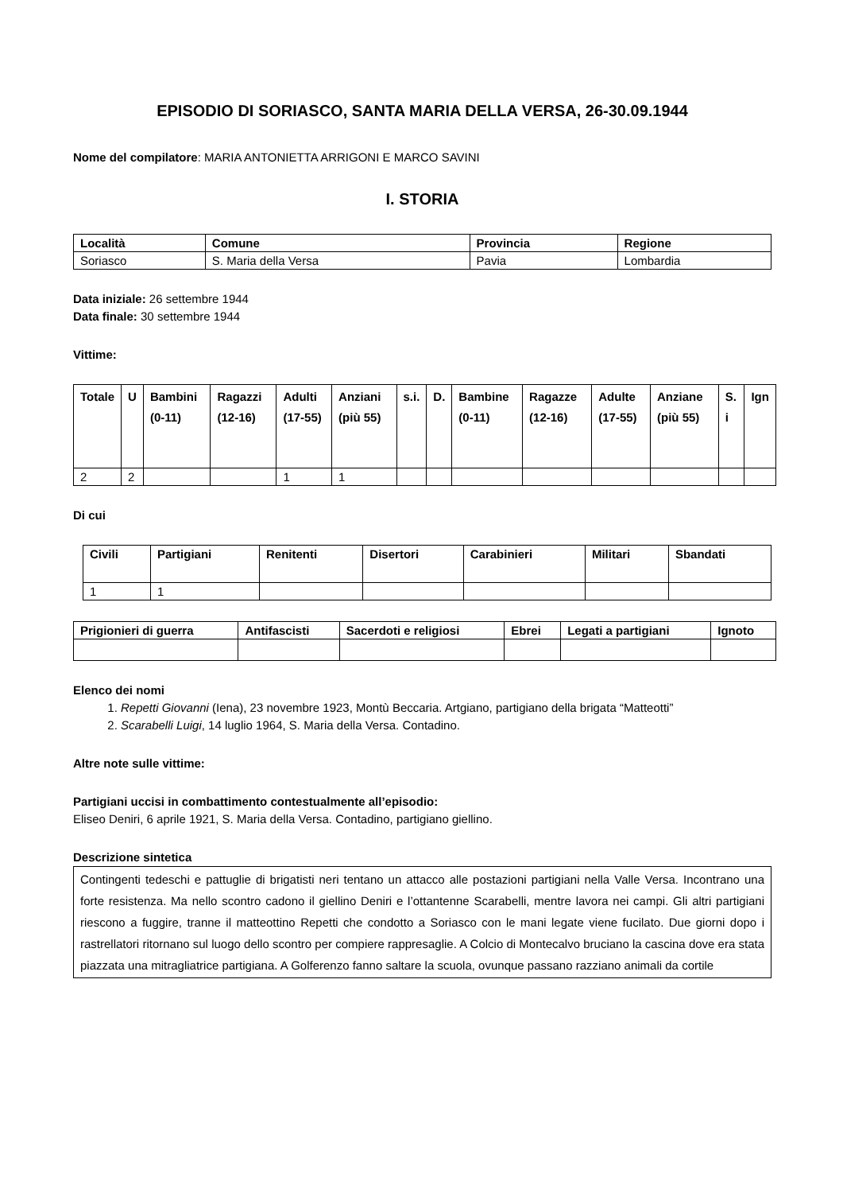EPISODIO DI SORIASCO, SANTA MARIA DELLA VERSA, 26-30.09.1944
Nome del compilatore: MARIA ANTONIETTA ARRIGONI E MARCO SAVINI
I. STORIA
| Località | Comune | Provincia | Regione |
| --- | --- | --- | --- |
| Soriasco | S. Maria della Versa | Pavia | Lombardia |
Data iniziale: 26 settembre 1944
Data finale: 30 settembre 1944
Vittime:
| Totale | U | Bambini (0-11) | Ragazzi (12-16) | Adulti (17-55) | Anziani (più 55) | s.i. | D. | Bambine (0-11) | Ragazze (12-16) | Adulte (17-55) | Anziane (più 55) | S. i | Ign |
| --- | --- | --- | --- | --- | --- | --- | --- | --- | --- | --- | --- | --- | --- |
| 2 | 2 | | | 1 | 1 | | | | | | | | |
Di cui
| Civili | Partigiani | Renitenti | Disertori | Carabinieri | Militari | Sbandati |
| --- | --- | --- | --- | --- | --- | --- |
| 1 | 1 | | | | | |
| Prigionieri di guerra | Antifascisti | Sacerdoti e religiosi | Ebrei | Legati a partigiani | Ignoto |
| --- | --- | --- | --- | --- | --- |
Elenco dei nomi
1. Repetti Giovanni (Iena), 23 novembre 1923, Montù Beccaria. Artgiano, partigiano della brigata “Matteotti”
2. Scarabelli Luigi, 14 luglio 1964, S. Maria della Versa. Contadino.
Altre note sulle vittime:
Partigiani uccisi in combattimento contestualmente all’episodio:
Eliseo Deniri, 6 aprile 1921, S. Maria della Versa. Contadino, partigiano giellino.
Descrizione sintetica
Contingenti tedeschi e pattuglie di brigatisti neri tentano un attacco alle postazioni partigiani nella Valle Versa. Incontrano una forte resistenza. Ma nello scontro cadono il giellino Deniri e l’ottantenne Scarabelli, mentre lavora nei campi. Gli altri partigiani riescono a fuggire, tranne il matteottino Repetti che condotto a Soriasco con le mani legate viene fucilato. Due giorni dopo i rastrellatori ritornano sul luogo dello scontro per compiere rappresaglie. A Colcio di Montecalvo bruciano la cascina dove era stata piazzata una mitragliatrice partigiana. A Golferenzo fanno saltare la scuola, ovunque passano razziano animali da cortile